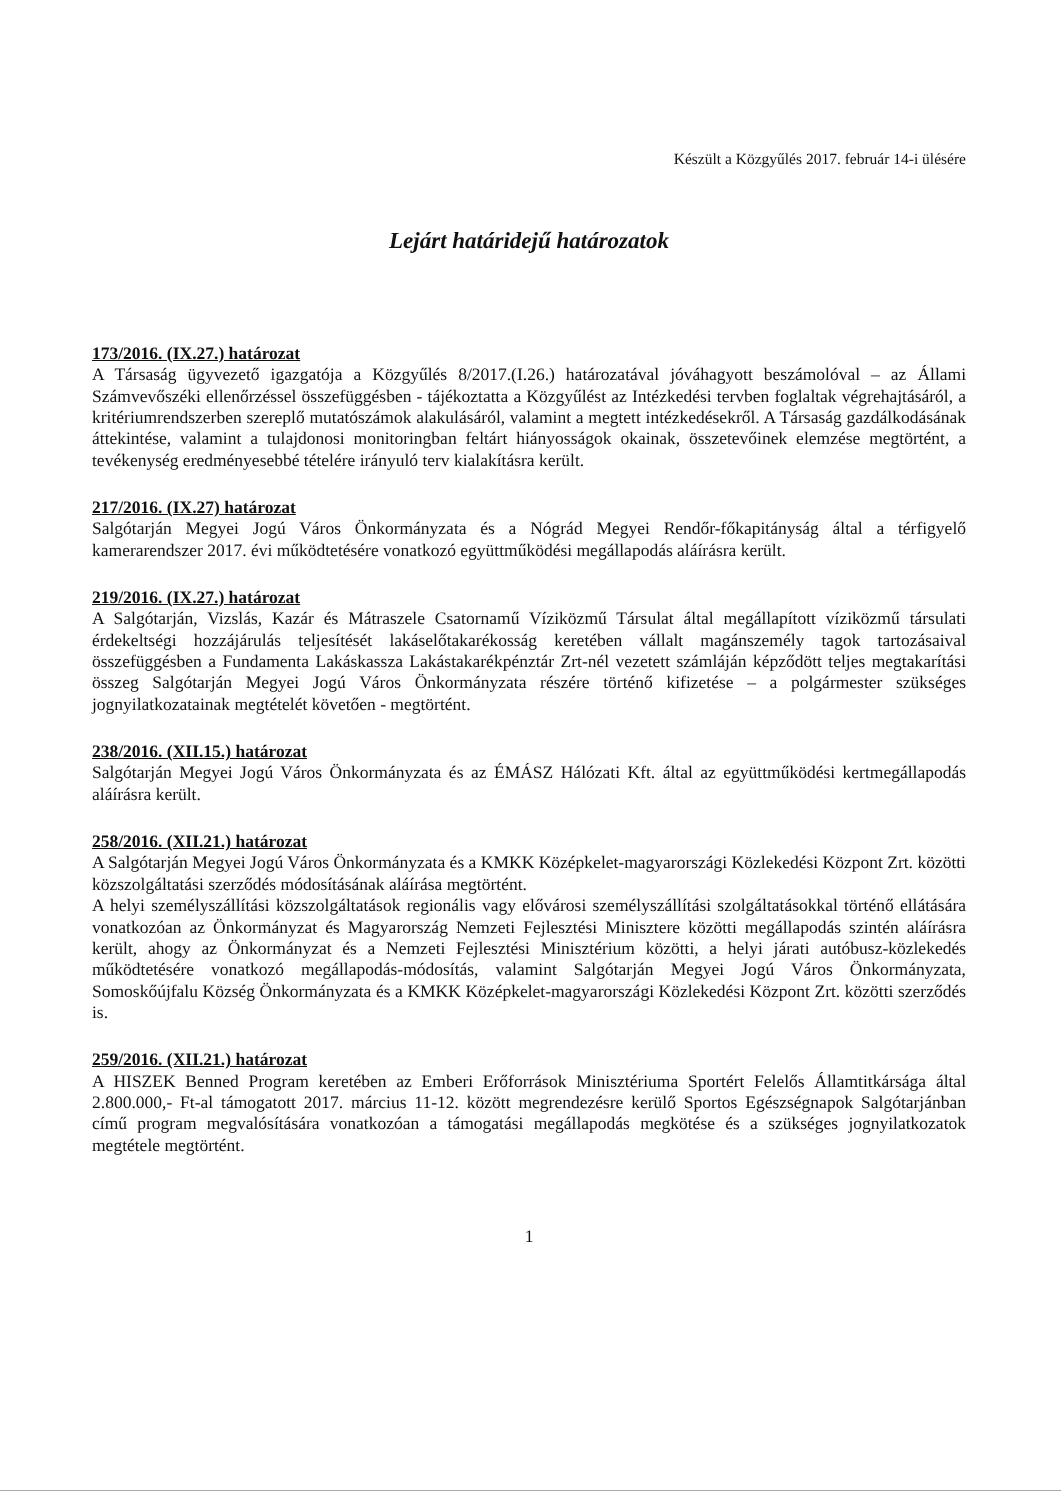Készült a Közgyűlés 2017. február 14-i ülésére
Lejárt határidejű határozatok
173/2016. (IX.27.) határozat
A Társaság ügyvezető igazgatója a Közgyűlés 8/2017.(I.26.) határozatával jóváhagyott beszámolóval – az Állami Számvevőszéki ellenőrzéssel összefüggésben - tájékoztatta a Közgyűlést az Intézkedési tervben foglaltak végrehajtásáról, a kritériumrendszerben szereplő mutatószámok alakulásáról, valamint a megtett intézkedésekről. A Társaság gazdálkodásának áttekintése, valamint a tulajdonosi monitoringban feltárt hiányosságok okainak, összetevőinek elemzése megtörtént, a tevékenység eredményesebbé tételére irányuló terv kialakításra került.
217/2016. (IX.27) határozat
Salgótarján Megyei Jogú Város Önkormányzata és a Nógrád Megyei Rendőr-főkapitányság által a térfigyelő kamerarendszer 2017. évi működtetésére vonatkozó együttműködési megállapodás aláírásra került.
219/2016. (IX.27.) határozat
A Salgótarján, Vizslás, Kazár és Mátraszele Csatornamű Víziközmű Társulat által megállapított víziközmű társulati érdekeltségi hozzájárulás teljesítését lakáselőtakarékosság keretében vállalt magánszemély tagok tartozásaival összefüggésben a Fundamenta Lakáskassza Lakástakarékpénztár Zrt-nél vezetett számláján képződött teljes megtakarítási összeg Salgótarján Megyei Jogú Város Önkormányzata részére történő kifizetése – a polgármester szükséges jognyilatkozatainak megtételét követően - megtörtént.
238/2016. (XII.15.) határozat
Salgótarján Megyei Jogú Város Önkormányzata és az ÉMÁSZ Hálózati Kft. által az együttműködési kertmegállapodás aláírásra került.
258/2016. (XII.21.) határozat
A Salgótarján Megyei Jogú Város Önkormányzata és a KMKK Középkelet-magyarországi Közlekedési Központ Zrt. közötti közszolgáltatási szerződés módosításának aláírása megtörtént.
A helyi személyszállítási közszolgáltatások regionális vagy elővárosi személyszállítási szolgáltatásokkal történő ellátására vonatkozóan az Önkormányzat és Magyarország Nemzeti Fejlesztési Minisztere közötti megállapodás szintén aláírásra került, ahogy az Önkormányzat és a Nemzeti Fejlesztési Minisztérium közötti, a helyi járati autóbusz-közlekedés működtetésére vonatkozó megállapodás-módosítás, valamint Salgótarján Megyei Jogú Város Önkormányzata, Somoskőújfalu Község Önkormányzata és a KMKK Középkelet-magyarországi Közlekedési Központ Zrt. közötti szerződés is.
259/2016. (XII.21.) határozat
A HISZEK Benned Program keretében az Emberi Erőforrások Minisztériuma Sportért Felelős Államtitkársága által 2.800.000,- Ft-al támogatott 2017. március 11-12. között megrendezésre kerülő Sportos Egészségnapok Salgótarjánban című program megvalósítására vonatkozóan a támogatási megállapodás megkötése és a szükséges jognyilatkozatok megtétele megtörtént.
1